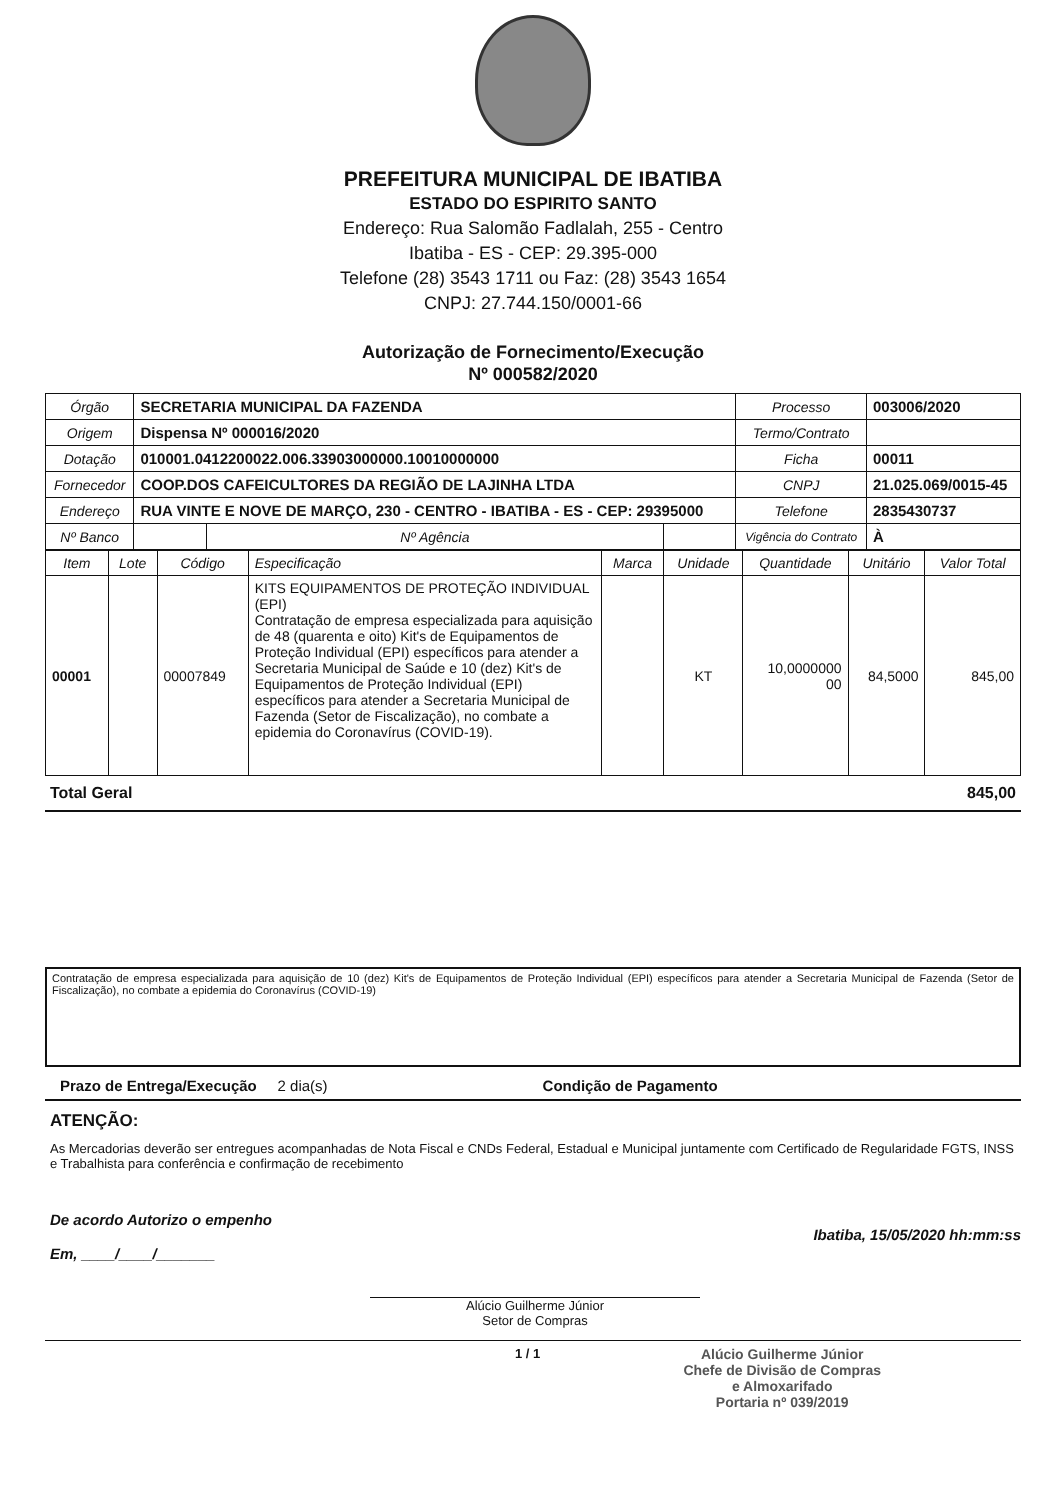PREFEITURA MUNICIPAL DE IBATIBA
ESTADO DO ESPIRITO SANTO
Endereço: Rua Salomão Fadlalah, 255 - Centro
Ibatiba - ES - CEP: 29.395-000
Telefone (28) 3543 1711 ou Faz: (28) 3543 1654
CNPJ: 27.744.150/0001-66
Autorização de Fornecimento/Execução
Nº 000582/2020
| Órgão | SECRETARIA MUNICIPAL DA FAZENDA | | | Processo | 003006/2020 |
| Origem | Dispensa Nº 000016/2020 | | | Termo/Contrato | |
| Dotação | 010001.0412200022.006.33903000000.10010000000 | | | Ficha | 00011 |
| Fornecedor | COOP.DOS CAFEICULTORES DA REGIÃO DE LAJINHA LTDA | | | CNPJ | 21.025.069/0015-45 |
| Endereço | RUA VINTE E NOVE DE MARÇO, 230 - CENTRO - IBATIBA - ES - CEP: 29395000 | | | Telefone | 2835430737 |
| Nº Banco | | Nº Agência | | Vigência do Contrato | À |
| Item | Lote | Código | Especificação | Marca | Unidade | Quantidade | Unitário | Valor Total |
| --- | --- | --- | --- | --- | --- | --- | --- | --- |
| 00001 | | 00007849 | KITS EQUIPAMENTOS DE PROTEÇÃO INDIVIDUAL (EPI) Contratação de empresa especializada para aquisição de 48 (quarenta e oito) Kit's de Equipamentos de Proteção Individual (EPI) específicos para atender a Secretaria Municipal de Saúde e 10 (dez) Kit's de Equipamentos de Proteção Individual (EPI) específicos para atender a Secretaria Municipal de Fazenda (Setor de Fiscalização), no combate a epidemia do Coronavírus (COVID-19). | | KT | 10,0000000 00 | 84,5000 | 845,00 |
Total Geral 845,00
Contratação de empresa especializada para aquisição de 10 (dez) Kit's de Equipamentos de Proteção Individual (EPI) específicos para atender a Secretaria Municipal de Fazenda (Setor de Fiscalização), no combate a epidemia do Coronavírus (COVID-19)
Prazo de Entrega/Execução 2 dia(s) Condição de Pagamento
ATENÇÃO:
As Mercadorias deverão ser entregues acompanhadas de Nota Fiscal e CNDs Federal, Estadual e Municipal juntamente com Certificado de Regularidade FGTS, INSS e Trabalhista para conferência e confirmação de recebimento
De acordo Autorizo o empenho
Em, ____/____/_______
Ibatiba, 15/05/2020 hh:mm:ss
Alúcio Guilherme Júnior
Setor de Compras
1 / 1 Alúcio Guilherme Júnior
Chefe de Divisão de Compras
e Almoxarifado
Portaria nº 039/2019